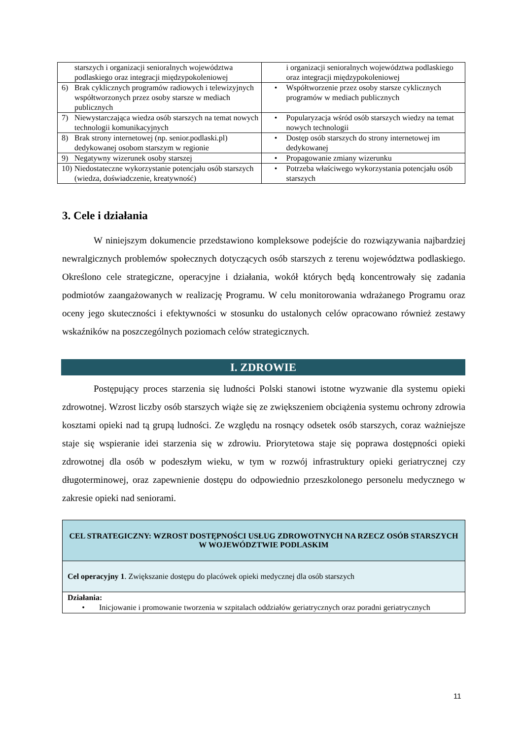| starszych i organizacji senioralnych województwa podlaskiego oraz integracji międzypokoleniowej | i organizacji senioralnych województwa podlaskiego oraz integracji międzypokoleniowej |
| 6) Brak cyklicznych programów radiowych i telewizyjnych współtworzonych przez osoby starsze w mediach publicznych | • Współtworzenie przez osoby starsze cyklicznych programów w mediach publicznych |
| 7) Niewystarczająca wiedza osób starszych na temat nowych technologii komunikacyjnych | • Popularyzacja wśród osób starszych wiedzy na temat nowych technologii |
| 8) Brak strony internetowej (np. senior.podlaski.pl) dedykowanej osobom starszym w regionie | • Dostęp osób starszych do strony internetowej im dedykowanej |
| 9) Negatywny wizerunek osoby starszej | • Propagowanie zmiany wizerunku |
| 10) Niedostateczne wykorzystanie potencjału osób starszych (wiedza, doświadczenie, kreatywność) | • Potrzeba właściwego wykorzystania potencjału osób starszych |
3. Cele i działania
W niniejszym dokumencie przedstawiono kompleksowe podejście do rozwiązywania najbardziej newralgicznych problemów społecznych dotyczących osób starszych z terenu województwa podlaskiego. Określono cele strategiczne, operacyjne i działania, wokół których będą koncentrowały się zadania podmiotów zaangażowanych w realizację Programu. W celu monitorowania wdrażanego Programu oraz oceny jego skuteczności i efektywności w stosunku do ustalonych celów opracowano również zestawy wskaźników na poszczególnych poziomach celów strategicznych.
I. ZDROWIE
Postępujący proces starzenia się ludności Polski stanowi istotne wyzwanie dla systemu opieki zdrowotnej. Wzrost liczby osób starszych wiąże się ze zwiększeniem obciążenia systemu ochrony zdrowia kosztami opieki nad tą grupą ludności. Ze względu na rosnący odsetek osób starszych, coraz ważniejsze staje się wspieranie idei starzenia się w zdrowiu. Priorytetowa staje się poprawa dostępności opieki zdrowotnej dla osób w podeszłym wieku, w tym w rozwój infrastruktury opieki geriatrycznej czy długoterminowej, oraz zapewnienie dostępu do odpowiednio przeszkolonego personelu medycznego w zakresie opieki nad seniorami.
| CEL STRATEGICZNY: WZROST DOSTĘPNOŚCI USŁUG ZDROWOTNYCH NA RZECZ OSÓB STARSZYCH W WOJEWÓDZTWIE PODLASKIM |
| Cel operacyjny 1 . Zwiększanie dostępu do placówek opieki medycznej dla osób starszych |
| Działania: • Inicjowanie i promowanie tworzenia w szpitalach oddziałów geriatrycznych oraz poradni geriatrycznych |
11